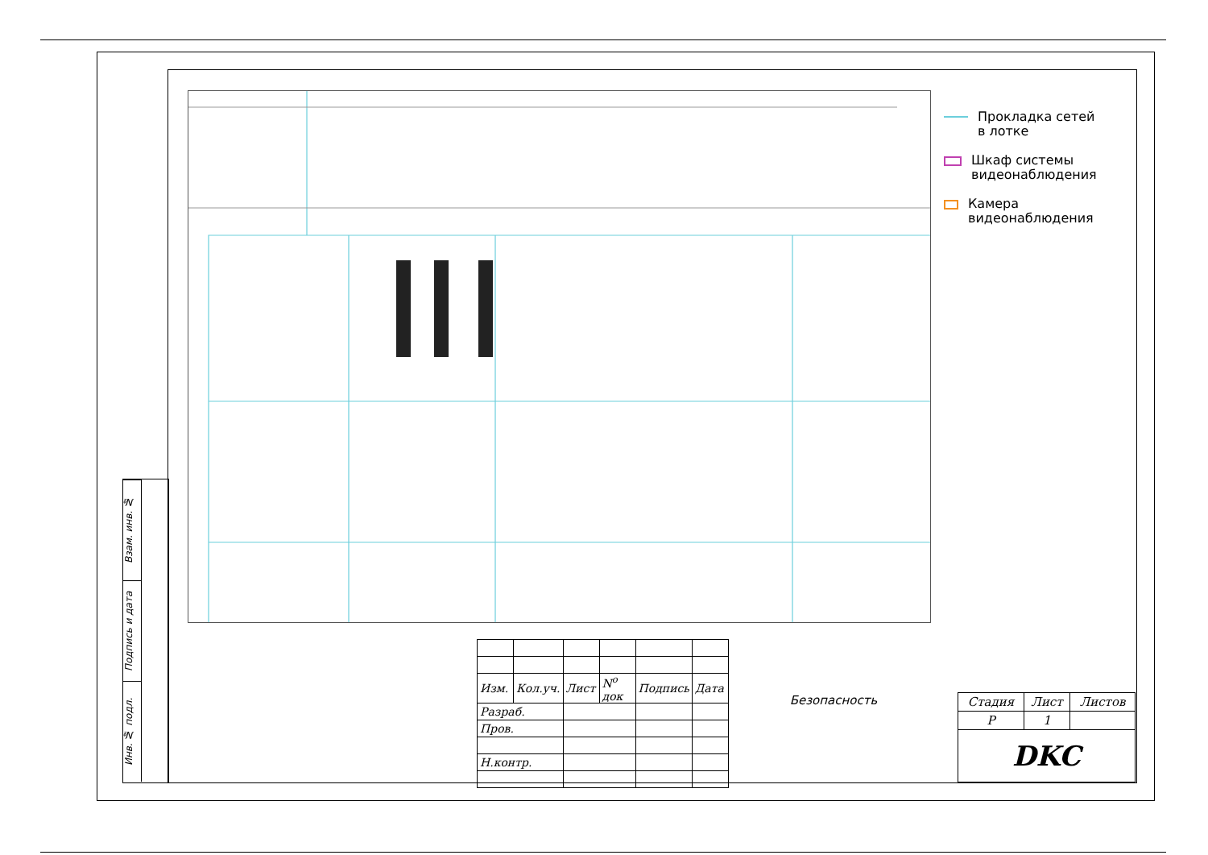Прокладка сетей
в лотке
Шкаф системы
видеонаблюдения
Камера
видеонаблюдения
Взам. инв. №
Подпись и дата
Инв. № подл.
| Изм. | Кол.уч. | Лист | N<sup>o</sup> док | Подпись | Дата |
| Разраб. | | | | | |
| Пров. | | | | | |
| Н.контр. | | | | | |
Безопасность
| Стадия | Лист | Листов |
| Р | 1 | |
| DKC | | |